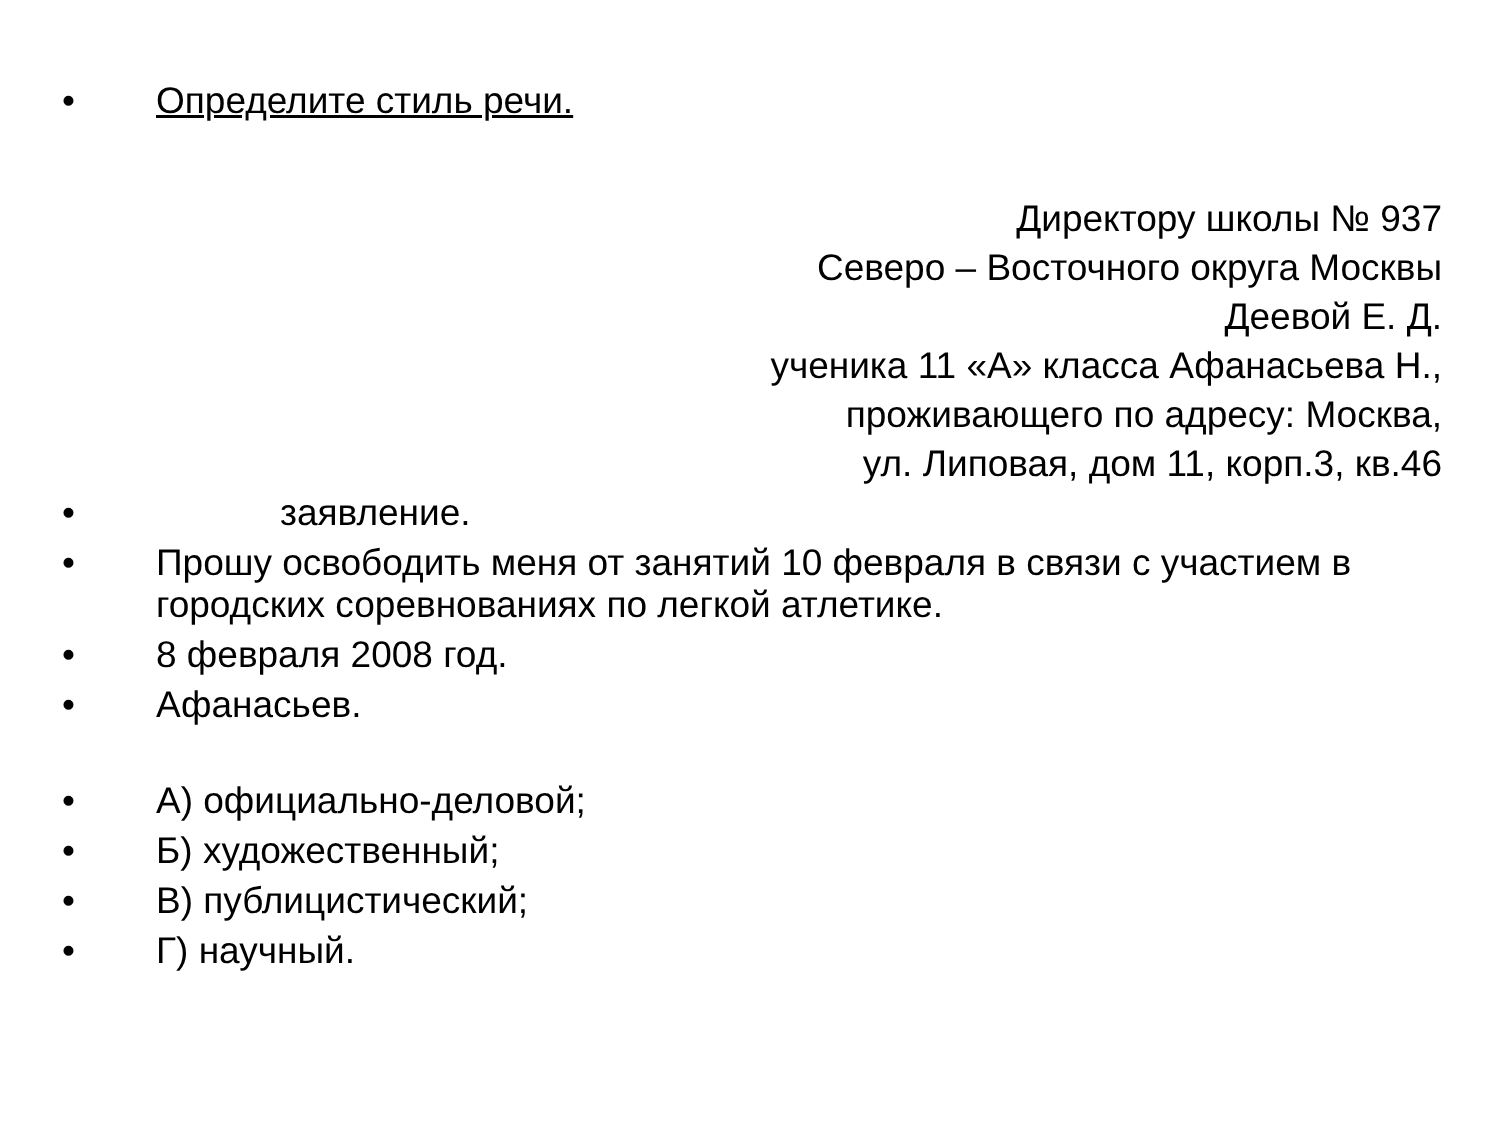• Определите стиль речи.
Директору школы № 937
Северо – Восточного округа Москвы
Деевой Е. Д.
ученика 11 «А» класса Афанасьева Н.,
проживающего по адресу: Москва,
ул. Липовая, дом 11, корп.3, кв.46
• заявление.
• Прошу освободить меня от занятий 10 февраля в связи с участием в городских соревнованиях по легкой атлетике.
• 8 февраля 2008 год.
• Афанасьев.
• А) официально-деловой;
• Б) художественный;
• В) публицистический;
• Г) научный.